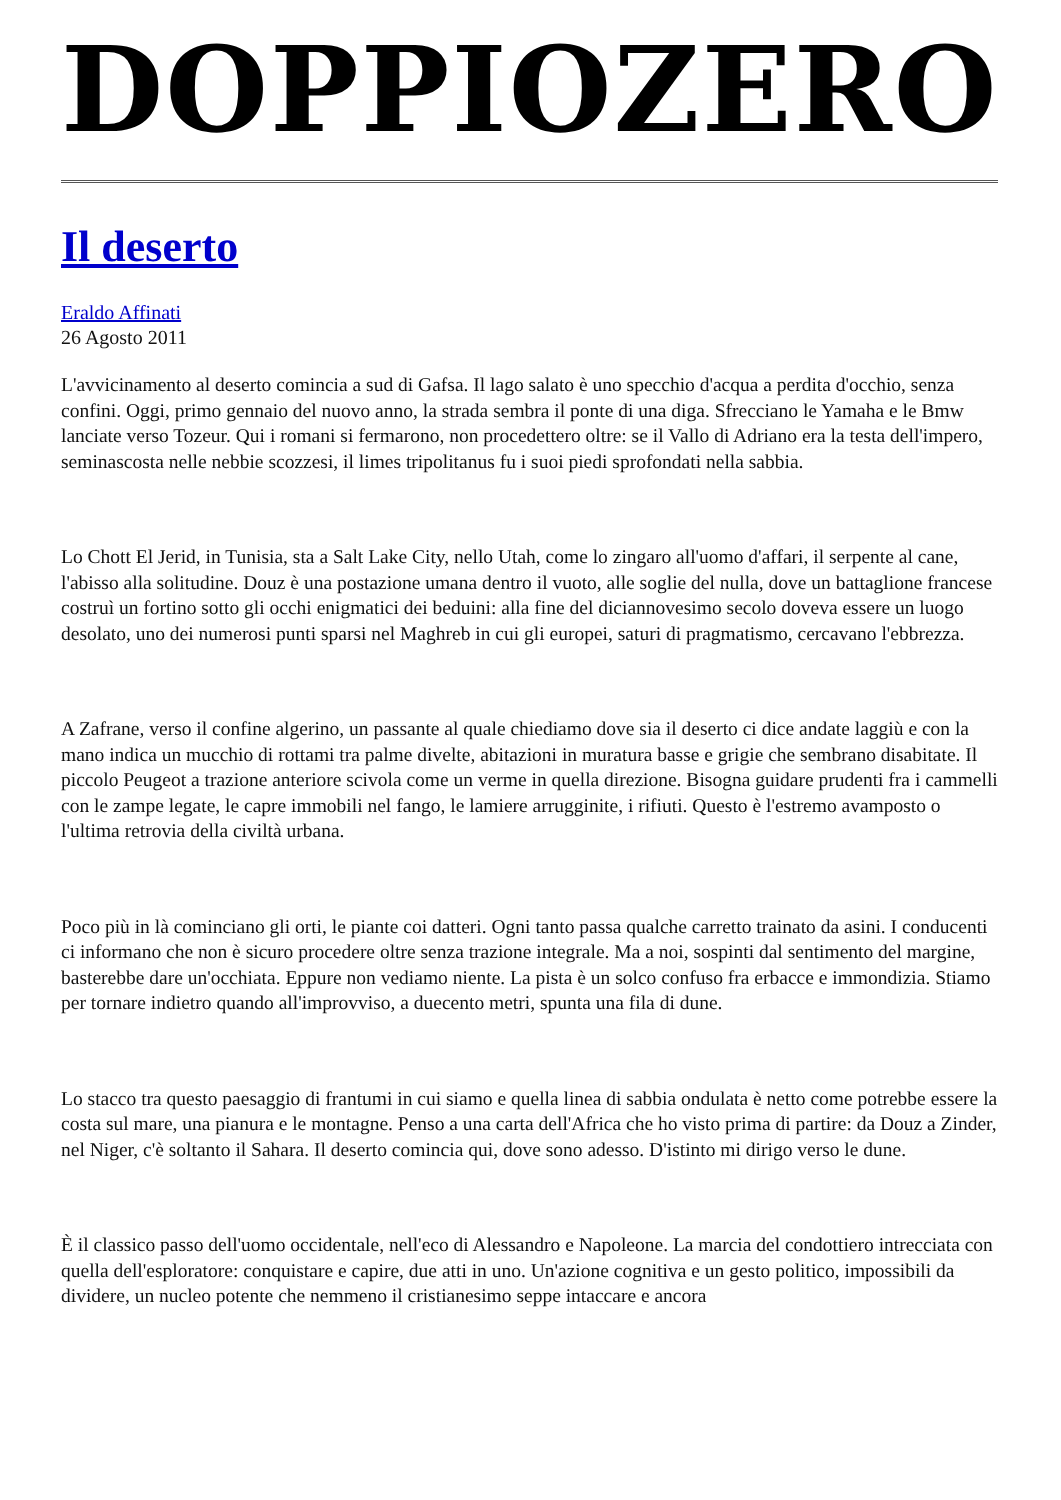DOPPIOZERO
Il deserto
Eraldo Affinati
26 Agosto 2011
L'avvicinamento al deserto comincia a sud di Gafsa. Il lago salato è uno specchio d'acqua a perdita d'occhio, senza confini. Oggi, primo gennaio del nuovo anno, la strada sembra il ponte di una diga. Sfrecciano le Yamaha e le Bmw lanciate verso Tozeur. Qui i romani si fermarono, non procedettero oltre: se il Vallo di Adriano era la testa dell'impero, seminascosta nelle nebbie scozzesi, il limes tripolitanus fu i suoi piedi sprofondati nella sabbia.
Lo Chott El Jerid, in Tunisia, sta a Salt Lake City, nello Utah, come lo zingaro all'uomo d'affari, il serpente al cane, l'abisso alla solitudine. Douz è una postazione umana dentro il vuoto, alle soglie del nulla, dove un battaglione francese costruì un fortino sotto gli occhi enigmatici dei beduini: alla fine del diciannovesimo secolo doveva essere un luogo desolato, uno dei numerosi punti sparsi nel Maghreb in cui gli europei, saturi di pragmatismo, cercavano l'ebbrezza.
A Zafrane, verso il confine algerino, un passante al quale chiediamo dove sia il deserto ci dice andate laggiù e con la mano indica un mucchio di rottami tra palme divelte, abitazioni in muratura basse e grigie che sembrano disabitate. Il piccolo Peugeot a trazione anteriore scivola come un verme in quella direzione. Bisogna guidare prudenti fra i cammelli con le zampe legate, le capre immobili nel fango, le lamiere arrugginite, i rifiuti. Questo è l'estremo avamposto o l'ultima retrovia della civiltà urbana.
Poco più in là cominciano gli orti, le piante coi datteri. Ogni tanto passa qualche carretto trainato da asini. I conducenti ci informano che non è sicuro procedere oltre senza trazione integrale. Ma a noi, sospinti dal sentimento del margine, basterebbe dare un'occhiata. Eppure non vediamo niente. La pista è un solco confuso fra erbacce e immondizia. Stiamo per tornare indietro quando all'improvviso, a duecento metri, spunta una fila di dune.
Lo stacco tra questo paesaggio di frantumi in cui siamo e quella linea di sabbia ondulata è netto come potrebbe essere la costa sul mare, una pianura e le montagne. Penso a una carta dell'Africa che ho visto prima di partire: da Douz a Zinder, nel Niger, c'è soltanto il Sahara. Il deserto comincia qui, dove sono adesso. D'istinto mi dirigo verso le dune.
È il classico passo dell'uomo occidentale, nell'eco di Alessandro e Napoleone. La marcia del condottiero intrecciata con quella dell'esploratore: conquistare e capire, due atti in uno. Un'azione cognitiva e un gesto politico, impossibili da dividere, un nucleo potente che nemmeno il cristianesimo seppe intaccare e ancora